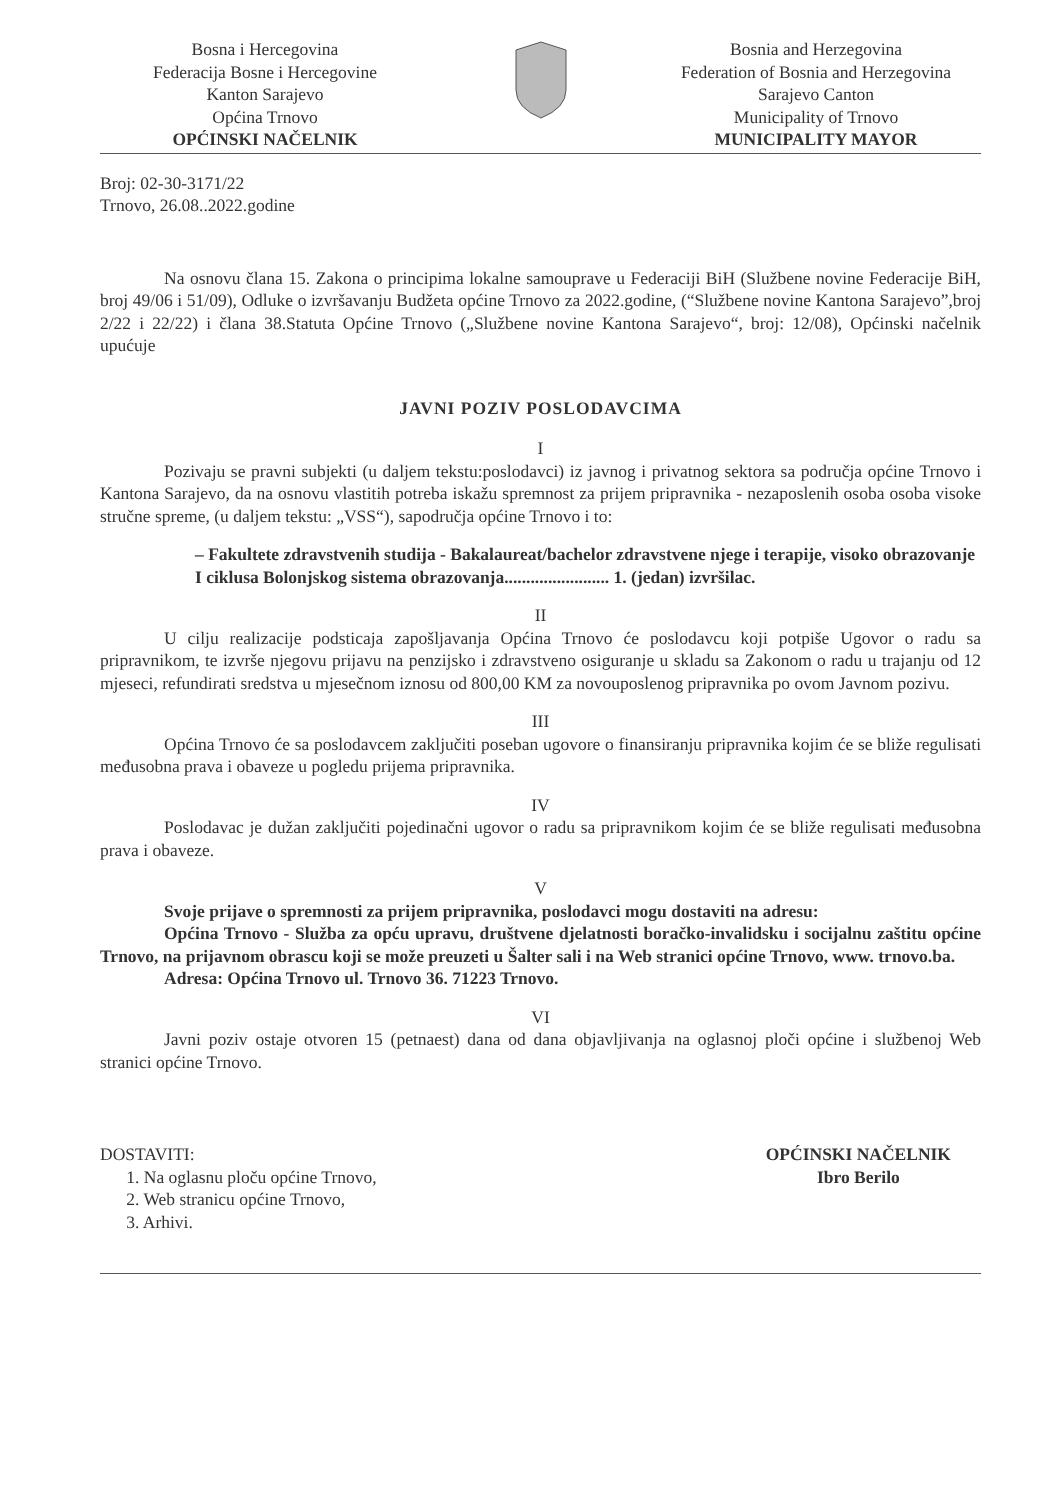Bosna i Hercegovina
Federacija Bosne i Hercegovine
Kanton Sarajevo
Općina Trnovo
OPĆINSKI NAČELNIK
Bosnia and Herzegovina
Federation of Bosnia and Herzegovina
Sarajevo Canton
Municipality of Trnovo
MUNICIPALITY MAYOR
Broj: 02-30-3171/22
Trnovo, 26.08..2022.godine
Na osnovu člana 15. Zakona o principima lokalne samouprave u Federaciji BiH (Službene novine Federacije BiH, broj 49/06 i 51/09), Odluke o izvršavanju Budžeta općine Trnovo za 2022.godine, (“Službene novine Kantona Sarajevo”,broj 2/22 i 22/22) i člana 38.Statuta Općine Trnovo („Službene novine Kantona Sarajevo“, broj: 12/08), Općinski načelnik upućuje
JAVNI POZIV POSLODAVCIMA
I
Pozivaju se pravni subjekti (u daljem tekstu:poslodavci) iz javnog i privatnog sektora sa područja općine Trnovo i Kantona Sarajevo, da na osnovu vlastitih potreba iskažu spremnost za prijem pripravnika - nezaposlenih osoba osoba visoke stručne spreme, (u daljem tekstu: „VSS“), sapodručja općine Trnovo i to:
– Fakultete zdravstvenih studija - Bakalaureat/bachelor zdravstvene njege i terapije, visoko obrazovanje I ciklusa Bolonjskog sistema obrazovanja........................ 1. (jedan) izvršilac.
II
U cilju realizacije podsticaja zapošljavanja Općina Trnovo će poslodavcu koji potpiše Ugovor o radu sa pripravnikom, te izvrše njegovu prijavu na penzijsko i zdravstveno osiguranje u skladu sa Zakonom o radu u trajanju od 12 mjeseci, refundirati sredstva u mjesečnom iznosu od 800,00 KM za novouposlenog pripravnika po ovom Javnom pozivu.
III
Općina Trnovo će sa poslodavcem zaključiti poseban ugovore o finansiranju pripravnika kojim će se bliže regulisati međusobna prava i obaveze u pogledu prijema pripravnika.
IV
Poslodavac je dužan zaključiti pojedinačni ugovor o radu sa pripravnikom kojim će se bliže regulisati međusobna prava i obaveze.
V
Svoje prijave o spremnosti za prijem pripravnika, poslodavci mogu dostaviti na adresu:
Općina Trnovo - Služba za opću upravu, društvene djelatnosti boračko-invalidsku i socijalnu zaštitu općine Trnovo, na prijavnom obrascu koji se može preuzeti u Šalter sali i na Web stranici općine Trnovo, www. trnovo.ba.
Adresa: Općina Trnovo ul. Trnovo 36. 71223 Trnovo.
VI
Javni poziv ostaje otvoren 15 (petnaest) dana od dana objavljivanja na oglasnoj ploči općine i službenoj Web stranici općine Trnovo.
DOSTAVITI:
1. Na oglasnu ploču općine Trnovo,
2. Web stranicu općine Trnovo,
3. Arhivi.
OPĆINSKI NAČELNIK
Ibro Berilo